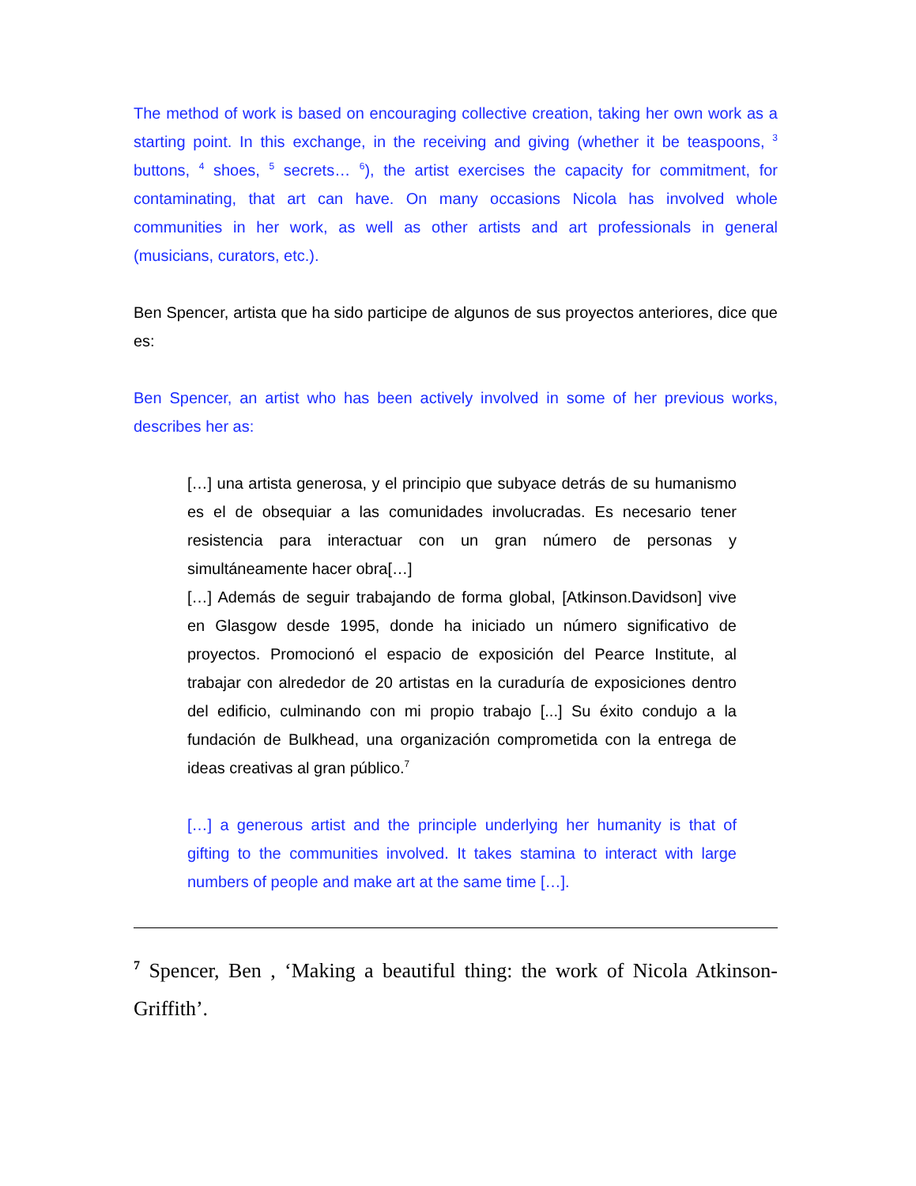The method of work is based on encouraging collective creation, taking her own work as a starting point. In this exchange, in the receiving and giving (whether it be teaspoons, <sup>3</sup> buttons, <sup>4</sup> shoes, <sup>5</sup> secrets… <sup>6</sup>), the artist exercises the capacity for commitment, for contaminating, that art can have. On many occasions Nicola has involved whole communities in her work, as well as other artists and art professionals in general (musicians, curators, etc.).
Ben Spencer, artista que ha sido participe de algunos de sus proyectos anteriores, dice que es:
Ben Spencer, an artist who has been actively involved in some of her previous works, describes her as:
[…] una artista generosa, y el principio que subyace detrás de su humanismo es el de obsequiar a las comunidades involucradas. Es necesario tener resistencia para interactuar con un gran número de personas y simultáneamente hacer obra[…]
[…] Además de seguir trabajando de forma global, [Atkinson.Davidson] vive en Glasgow desde 1995, donde ha iniciado un número significativo de proyectos. Promocionó el espacio de exposición del Pearce Institute, al trabajar con alrededor de 20 artistas en la curaduría de exposiciones dentro del edificio, culminando con mi propio trabajo [...] Su éxito condujo a la fundación de Bulkhead, una organización comprometida con la entrega de ideas creativas al gran público.<sup>7</sup>
[…] a generous artist and the principle underlying her humanity is that of gifting to the communities involved. It takes stamina to interact with large numbers of people and make art at the same time […].
<sup>7</sup> Spencer, Ben , ‘Making a beautiful thing: the work of Nicola Atkinson-Griffith’.